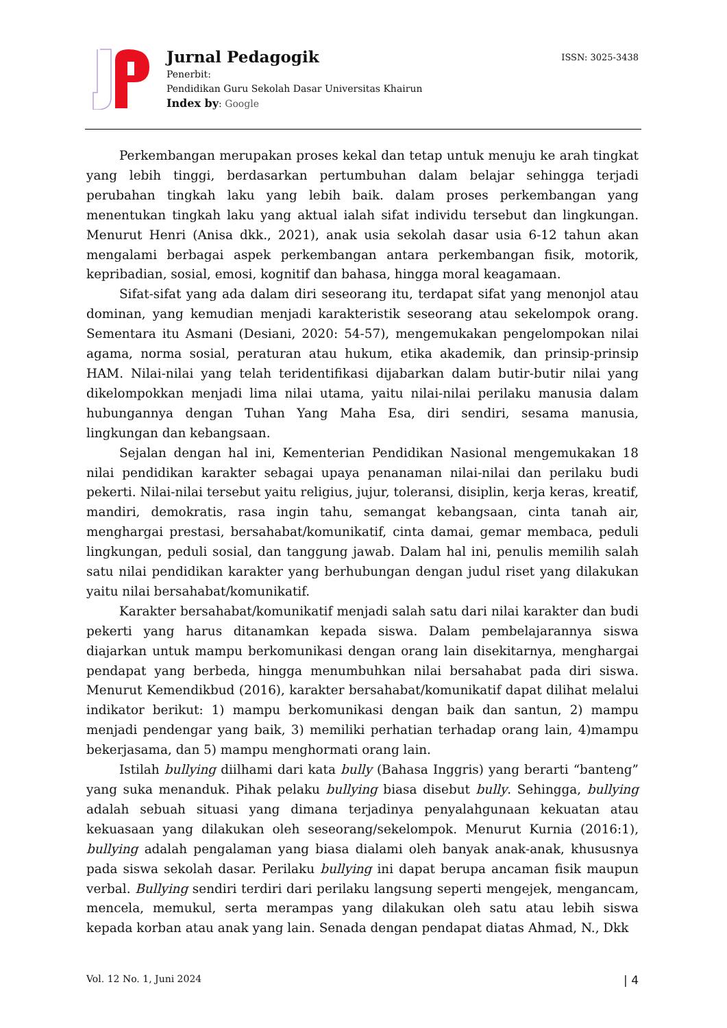Jurnal Pedagogik
Penerbit:
Pendidikan Guru Sekolah Dasar Universitas Khairun
Index by: Google
ISSN: 3025-3438
Perkembangan merupakan proses kekal dan tetap untuk menuju ke arah tingkat yang lebih tinggi, berdasarkan pertumbuhan dalam belajar sehingga terjadi perubahan tingkah laku yang lebih baik. dalam proses perkembangan yang menentukan tingkah laku yang aktual ialah sifat individu tersebut dan lingkungan. Menurut Henri (Anisa dkk., 2021), anak usia sekolah dasar usia 6-12 tahun akan mengalami berbagai aspek perkembangan antara perkembangan fisik, motorik, kepribadian, sosial, emosi, kognitif dan bahasa, hingga moral keagamaan.
Sifat-sifat yang ada dalam diri seseorang itu, terdapat sifat yang menonjol atau dominan, yang kemudian menjadi karakteristik seseorang atau sekelompok orang. Sementara itu Asmani (Desiani, 2020: 54-57), mengemukakan pengelompokan nilai agama, norma sosial, peraturan atau hukum, etika akademik, dan prinsip-prinsip HAM. Nilai-nilai yang telah teridentifikasi dijabarkan dalam butir-butir nilai yang dikelompokkan menjadi lima nilai utama, yaitu nilai-nilai perilaku manusia dalam hubungannya dengan Tuhan Yang Maha Esa, diri sendiri, sesama manusia, lingkungan dan kebangsaan.
Sejalan dengan hal ini, Kementerian Pendidikan Nasional mengemukakan 18 nilai pendidikan karakter sebagai upaya penanaman nilai-nilai dan perilaku budi pekerti. Nilai-nilai tersebut yaitu religius, jujur, toleransi, disiplin, kerja keras, kreatif, mandiri, demokratis, rasa ingin tahu, semangat kebangsaan, cinta tanah air, menghargai prestasi, bersahabat/komunikatif, cinta damai, gemar membaca, peduli lingkungan, peduli sosial, dan tanggung jawab. Dalam hal ini, penulis memilih salah satu nilai pendidikan karakter yang berhubungan dengan judul riset yang dilakukan yaitu nilai bersahabat/komunikatif.
Karakter bersahabat/komunikatif menjadi salah satu dari nilai karakter dan budi pekerti yang harus ditanamkan kepada siswa. Dalam pembelajarannya siswa diajarkan untuk mampu berkomunikasi dengan orang lain disekitarnya, menghargai pendapat yang berbeda, hingga menumbuhkan nilai bersahabat pada diri siswa. Menurut Kemendikbud (2016), karakter bersahabat/komunikatif dapat dilihat melalui indikator berikut: 1) mampu berkomunikasi dengan baik dan santun, 2) mampu menjadi pendengar yang baik, 3) memiliki perhatian terhadap orang lain, 4)mampu bekerjasama, dan 5) mampu menghormati orang lain.
Istilah bullying diilhami dari kata bully (Bahasa Inggris) yang berarti “banteng” yang suka menanduk. Pihak pelaku bullying biasa disebut bully. Sehingga, bullying adalah sebuah situasi yang dimana terjadinya penyalahgunaan kekuatan atau kekuasaan yang dilakukan oleh seseorang/sekelompok. Menurut Kurnia (2016:1), bullying adalah pengalaman yang biasa dialami oleh banyak anak-anak, khususnya pada siswa sekolah dasar. Perilaku bullying ini dapat berupa ancaman fisik maupun verbal. Bullying sendiri terdiri dari perilaku langsung seperti mengejek, mengancam, mencela, memukul, serta merampas yang dilakukan oleh satu atau lebih siswa kepada korban atau anak yang lain. Senada dengan pendapat diatas Ahmad, N., Dkk
Vol. 12 No. 1, Juni 2024 | 4